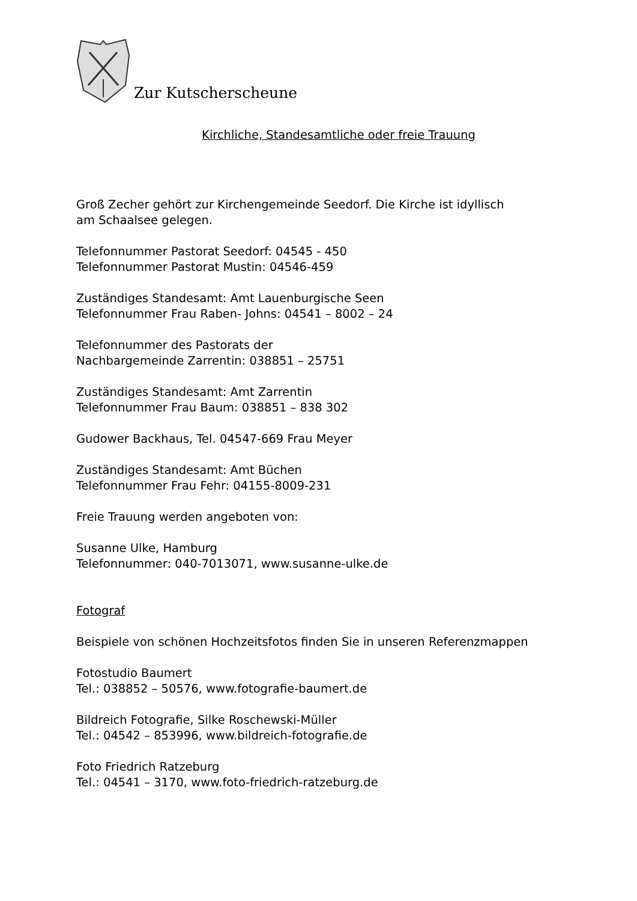Zur Kutscherscheune
Kirchliche, Standesamtliche oder freie Trauung
Groß Zecher gehört zur Kirchengemeinde Seedorf. Die Kirche ist idyllisch
am Schaalsee gelegen.
Telefonnummer Pastorat Seedorf: 04545 - 450
Telefonnummer Pastorat Mustin: 04546-459
Zuständiges Standesamt: Amt Lauenburgische Seen
Telefonnummer Frau Raben- Johns: 04541 – 8002 – 24
Telefonnummer des Pastorats der
Nachbargemeinde Zarrentin: 038851 – 25751
Zuständiges Standesamt: Amt Zarrentin
Telefonnummer Frau Baum: 038851 – 838 302
Gudower Backhaus, Tel. 04547-669 Frau Meyer
Zuständiges Standesamt: Amt Büchen
Telefonnummer Frau Fehr: 04155-8009-231
Freie Trauung werden angeboten von:
Susanne Ulke, Hamburg
Telefonnummer: 040-7013071, www.susanne-ulke.de
Fotograf
Beispiele von schönen Hochzeitsfotos finden Sie in unseren Referenzmappen
Fotostudio Baumert
Tel.: 038852 – 50576, www.fotografie-baumert.de
Bildreich Fotografie, Silke Roschewski-Müller
Tel.: 04542 – 853996, www.bildreich-fotografie.de
Foto Friedrich Ratzeburg
Tel.: 04541 – 3170, www.foto-friedrich-ratzeburg.de